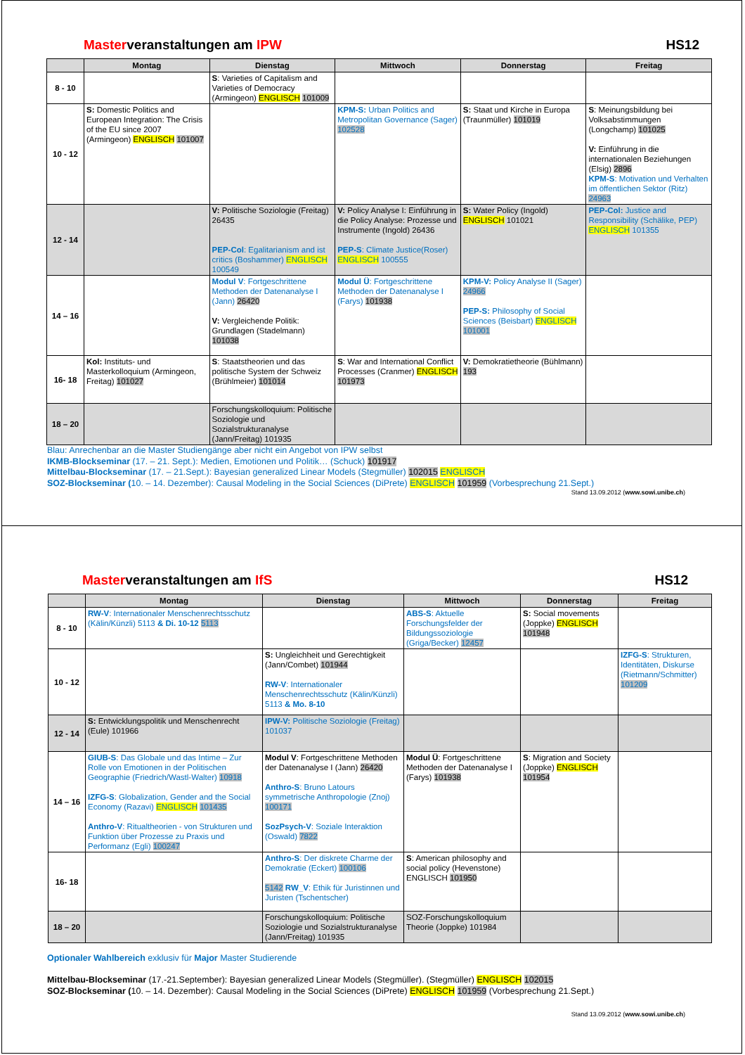Masterveranstaltungen am IPW HS12
| | Montag | Dienstag | Mittwoch | Donnerstag | Freitag |
| --- | --- | --- | --- | --- | --- |
| 8 - 10 | | S : Varieties of Capitalism and Varieties of Democracy (Armingeon) ENGLISCH 101009 | | | |
| 10 - 12 | S: Domestic Politics and European Integration: The Crisis of the EU since 2007 (Armingeon) ENGLISCH 101007 | | KPM-S: Urban Politics and Metropolitan Governance (Sager) 102528 | S: Staat und Kirche in Europa (Traunmüller) 101019 | S : Meinungsbildung bei Volksabstimmungen (Longchamp) 101025 V: Einführung in die internationalen Beziehungen (Elsig) 2896 KPM-S : Motivation und Verhalten im öffentlichen Sektor (Ritz) 24963 |
| 12 - 14 | | V: Politische Soziologie (Freitag) 26435 PEP-Col : Egalitarianism and ist critics (Boshammer) ENGLISCH 100549 | V: Policy Analyse I: Einführung in die Policy Analyse: Prozesse und Instrumente (Ingold) 26436 PEP-S : Climate Justice(Roser) ENGLISCH 100555 | S: Water Policy (Ingold) ENGLISCH 101021 | PEP-Col: Justice and Responsibility (Schälike, PEP) ENGLISCH 101355 |
| 14 – 16 | | Modul V : Fortgeschrittene Methoden der Datenanalyse I (Jann) 26420 V: Vergleichende Politik: Grundlagen (Stadelmann) 101038 | Modul Ü : Fortgeschrittene Methoden der Datenanalyse I (Farys) 101938 | KPM-V: Policy Analyse II (Sager) 24966 PEP-S: Philosophy of Social Sciences (Beisbart) ENGLISCH 101001 | |
| 16- 18 | Kol: Instituts- und Masterkolloquium (Armingeon, Freitag) 101027 | S : Staatstheorien und das politische System der Schweiz (Brühlmeier) 101014 | S : War and International Conflict Processes (Cranmer) ENGLISCH 101973 | V: Demokratietheorie (Bühlmann) 193 | |
| 18 – 20 | | Forschungskolloquium: Politische Soziologie und Sozialstrukturanalyse (Jann/Freitag) 101935 | | | |
Blau: Anrechenbar an die Master Studiengänge aber nicht ein Angebot von IPW selbst
IKMB-Blockseminar (17. – 21. Sept.): Medien, Emotionen und Politik… (Schuck) 101917
Mittelbau-Blockseminar (17. – 21.Sept.): Bayesian generalized Linear Models (Stegmüller) 102015 ENGLISCH
SOZ-Blockseminar (10. – 14. Dezember): Causal Modeling in the Social Sciences (DiPrete) ENGLISCH 101959 (Vorbesprechung 21.Sept.)
Stand 13.09.2012 (www.sowi.unibe.ch)
Masterveranstaltungen am IfS HS12
| | Montag | Dienstag | Mittwoch | Donnerstag | Freitag |
| --- | --- | --- | --- | --- | --- |
| 8 - 10 | RW-V : Internationaler Menschenrechtsschutz (Kälin/Künzli) 5113 & Di. 10-12 5113 | | ABS-S : Aktuelle Forschungsfelder der Bildungssoziologie (Griga/Becker) 12457 | S: Social movements (Joppke) ENGLISCH 101948 | |
| 10 - 12 | | S: Ungleichheit und Gerechtigkeit (Jann/Combet) 101944 RW-V : Internationaler Menschenrechtsschutz (Kälin/Künzli) 5113 & Mo. 8-10 | | | IZFG-S : Strukturen, Identitäten, Diskurse (Rietmann/Schmitter) 101209 |
| 12 - 14 | S: Entwicklungspolitik und Menschenrecht (Eule) 101966 | IPW-V: Politische Soziologie (Freitag) 101037 | | | |
| 14 – 16 | GIUB-S : Das Globale und das Intime – Zur Rolle von Emotionen in der Politischen Geographie (Friedrich/Wastl-Walter) 10918 IZFG-S : Globalization, Gender and the Social Economy (Razavi) ENGLISCH 101435 Anthro-V : Ritualtheorien - von Strukturen und Funktion über Prozesse zu Praxis und Performanz (Egli) 100247 | Modul V : Fortgeschrittene Methoden der Datenanalyse I (Jann) 26420 Anthro-S : Bruno Latours symmetrische Anthropologie (Znoj) 100171 SozPsych-V : Soziale Interaktion (Oswald) 7822 | Modul Ü : Fortgeschrittene Methoden der Datenanalyse I (Farys) 101938 | S : Migration and Society (Joppke) ENGLISCH 101954 | |
| 16- 18 | | Anthro-S : Der diskrete Charme der Demokratie (Eckert) 100106 5142 RW_V : Ethik für Juristinnen und Juristen (Tschentscher) | S : American philosophy and social policy (Hevenstone) ENGLISCH 101950 | | |
| 18 – 20 | | Forschungskolloquium: Politische Soziologie und Sozialstrukturanalyse (Jann/Freitag) 101935 | SOZ-Forschungskolloquium Theorie (Joppke) 101984 | | |
Optionaler Wahlbereich exklusiv für Major Master Studierende
Mittelbau-Blockseminar (17.-21.September): Bayesian generalized Linear Models (Stegmüller). (Stegmüller) ENGLISCH 102015
SOZ-Blockseminar (10. – 14. Dezember): Causal Modeling in the Social Sciences (DiPrete) ENGLISCH 101959 (Vorbesprechung 21.Sept.)
Stand 13.09.2012 (www.sowi.unibe.ch)